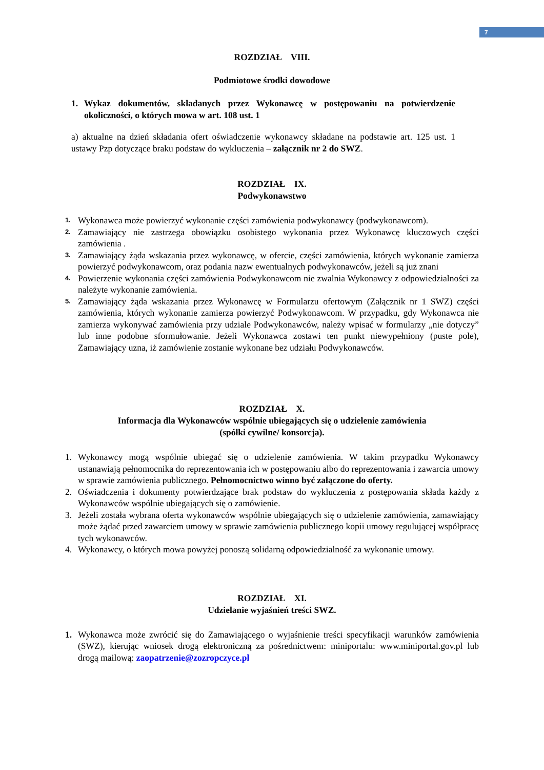7
ROZDZIAŁ VIII.
Podmiotowe środki dowodowe
1. Wykaz dokumentów, składanych przez Wykonawcę w postępowaniu na potwierdzenie okoliczności, o których mowa w art. 108 ust. 1
a) aktualne na dzień składania ofert oświadczenie wykonawcy składane na podstawie art. 125 ust. 1 ustawy Pzp dotyczące braku podstaw do wykluczenia – załącznik nr 2 do SWZ.
ROZDZIAŁ IX.
Podwykonawstwo
1. Wykonawca może powierzyć wykonanie części zamówienia podwykonawcy (podwykonawcom).
2. Zamawiający nie zastrzega obowiązku osobistego wykonania przez Wykonawcę kluczowych części zamówienia .
3. Zamawiający żąda wskazania przez wykonawcę, w ofercie, części zamówienia, których wykonanie zamierza powierzyć podwykonawcom, oraz podania nazw ewentualnych podwykonawców, jeżeli są już znani
4. Powierzenie wykonania części zamówienia Podwykonawcom nie zwalnia Wykonawcy z odpowiedzialności za należyte wykonanie zamówienia.
5. Zamawiający żąda wskazania przez Wykonawcę w Formularzu ofertowym (Załącznik nr 1 SWZ) części zamówienia, których wykonanie zamierza powierzyć Podwykonawcom. W przypadku, gdy Wykonawca nie zamierza wykonywać zamówienia przy udziale Podwykonawców, należy wpisać w formularzy „nie dotyczy” lub inne podobne sformułowanie. Jeżeli Wykonawca zostawi ten punkt niewypełniony (puste pole), Zamawiający uzna, iż zamówienie zostanie wykonane bez udziału Podwykonawców.
ROZDZIAŁ X.
Informacja dla Wykonawców wspólnie ubiegających się o udzielenie zamówienia
(spółki cywilne/ konsorcja).
1. Wykonawcy mogą wspólnie ubiegać się o udzielenie zamówienia. W takim przypadku Wykonawcy ustanawiają pełnomocnika do reprezentowania ich w postępowaniu albo do reprezentowania i zawarcia umowy w sprawie zamówienia publicznego. Pełnomocnictwo winno być załączone do oferty.
2. Oświadczenia i dokumenty potwierdzające brak podstaw do wykluczenia z postępowania składa każdy z Wykonawców wspólnie ubiegających się o zamówienie.
3. Jeżeli została wybrana oferta wykonawców wspólnie ubiegających się o udzielenie zamówienia, zamawiający może żądać przed zawarciem umowy w sprawie zamówienia publicznego kopii umowy regulującej współpracę tych wykonawców.
4. Wykonawcy, o których mowa powyżej ponoszą solidarną odpowiedzialność za wykonanie umowy.
ROZDZIAŁ XI.
Udzielanie wyjaśnień treści SWZ.
1. Wykonawca może zwrócić się do Zamawiającego o wyjaśnienie treści specyfikacji warunków zamówienia (SWZ), kierując wniosek drogą elektroniczną za pośrednictwem: miniportalu: www.miniportal.gov.pl lub drogą mailową: zaopatrzenie@zozropczyce.pl